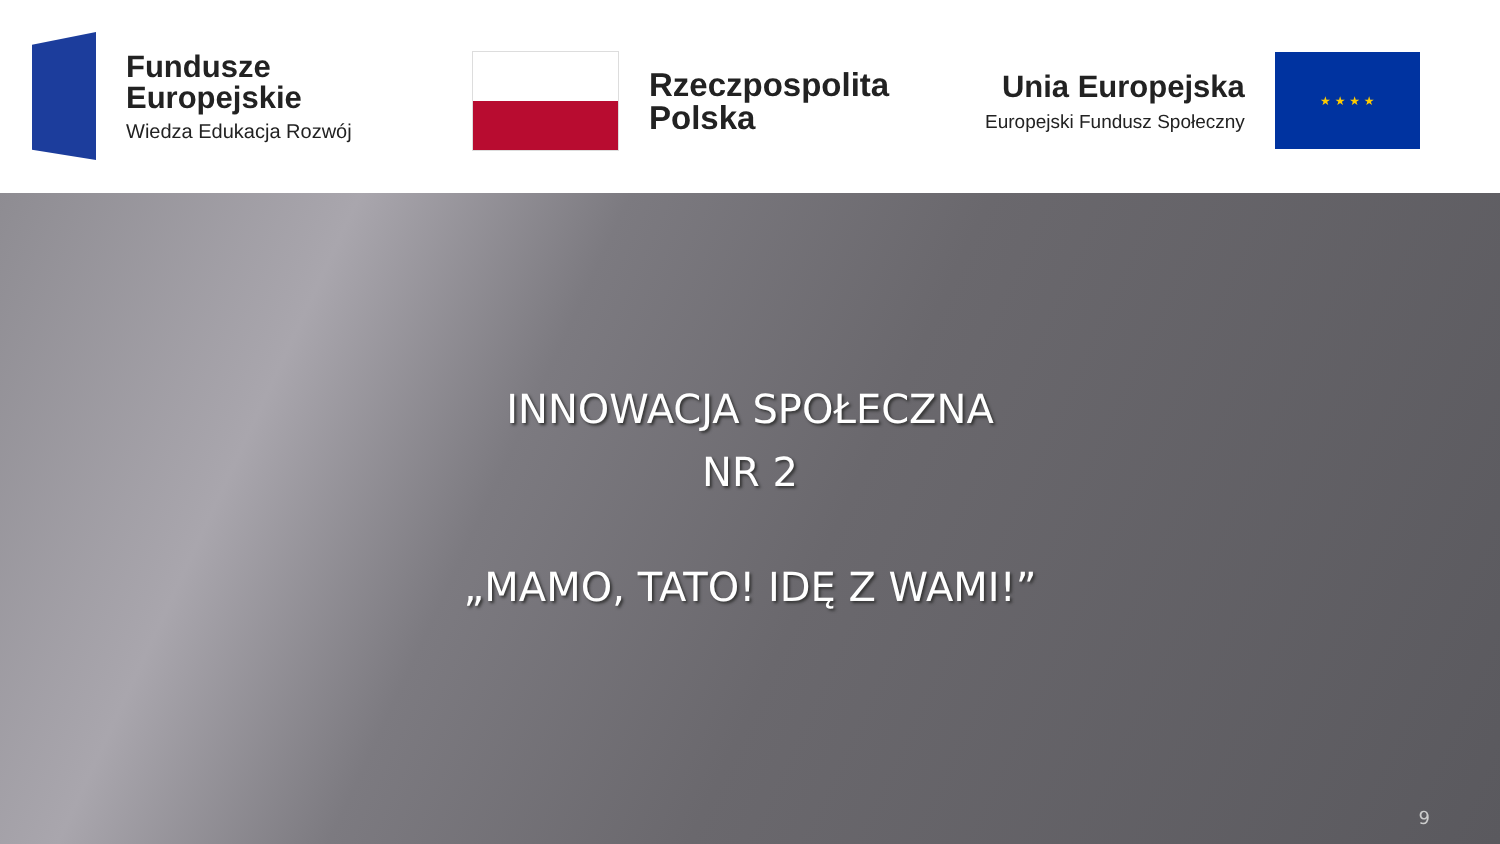Fundusze
Europejskie
Wiedza Edukacja Rozwój
Rzeczpospolita
Polska
Unia Europejska
Europejski Fundusz Społeczny
★ ★ ★ ★
INNOWACJA SPOŁECZNA
NR 2
„MAMO, TATO! IDĘ Z WAMI!”
9